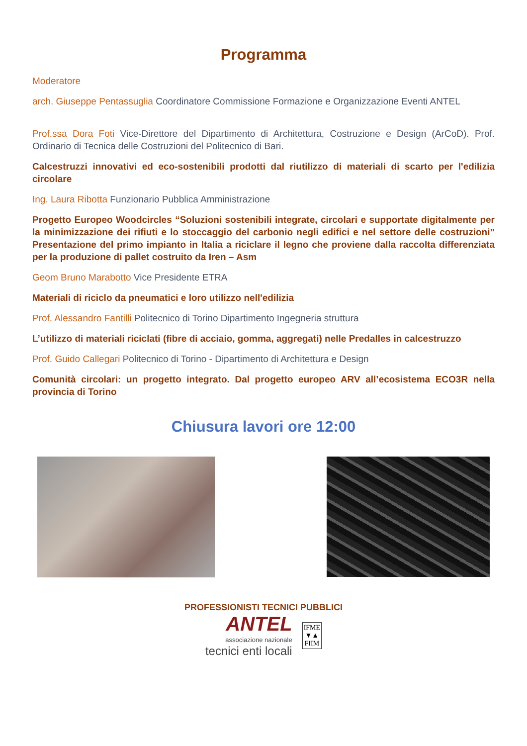Programma
Moderatore
arch. Giuseppe Pentassuglia Coordinatore Commissione Formazione e Organizzazione Eventi ANTEL
Prof.ssa Dora Foti Vice-Direttore del Dipartimento di Architettura, Costruzione e Design (ArCoD). Prof. Ordinario di Tecnica delle Costruzioni del Politecnico di Bari.
Calcestruzzi innovativi ed eco-sostenibili prodotti dal riutilizzo di materiali di scarto per l'edilizia circolare
Ing. Laura Ribotta Funzionario Pubblica Amministrazione
Progetto Europeo Woodcircles “Soluzioni sostenibili integrate, circolari e supportate digitalmente per la minimizzazione dei rifiuti e lo stoccaggio del carbonio negli edifici e nel settore delle costruzioni” Presentazione del primo impianto in Italia a riciclare il legno che proviene dalla raccolta differenziata per la produzione di pallet costruito da Iren – Asm
Geom Bruno Marabotto Vice Presidente ETRA
Materiali di riciclo da pneumatici e loro utilizzo nell'edilizia
Prof. Alessandro Fantilli Politecnico di Torino Dipartimento Ingegneria struttura
L’utilizzo di materiali riciclati (fibre di acciaio, gomma, aggregati) nelle Predalles in calcestruzzo
Prof. Guido Callegari Politecnico di Torino - Dipartimento di Architettura e Design
Comunità circolari: un progetto integrato. Dal progetto europeo ARV all’ecosistema ECO3R nella provincia di Torino
Chiusura lavori ore 12:00
PROFESSIONISTI TECNICI PUBBLICI
ANTEL
associazione nazionale
tecnici enti locali IFME
▼▲
FIIM